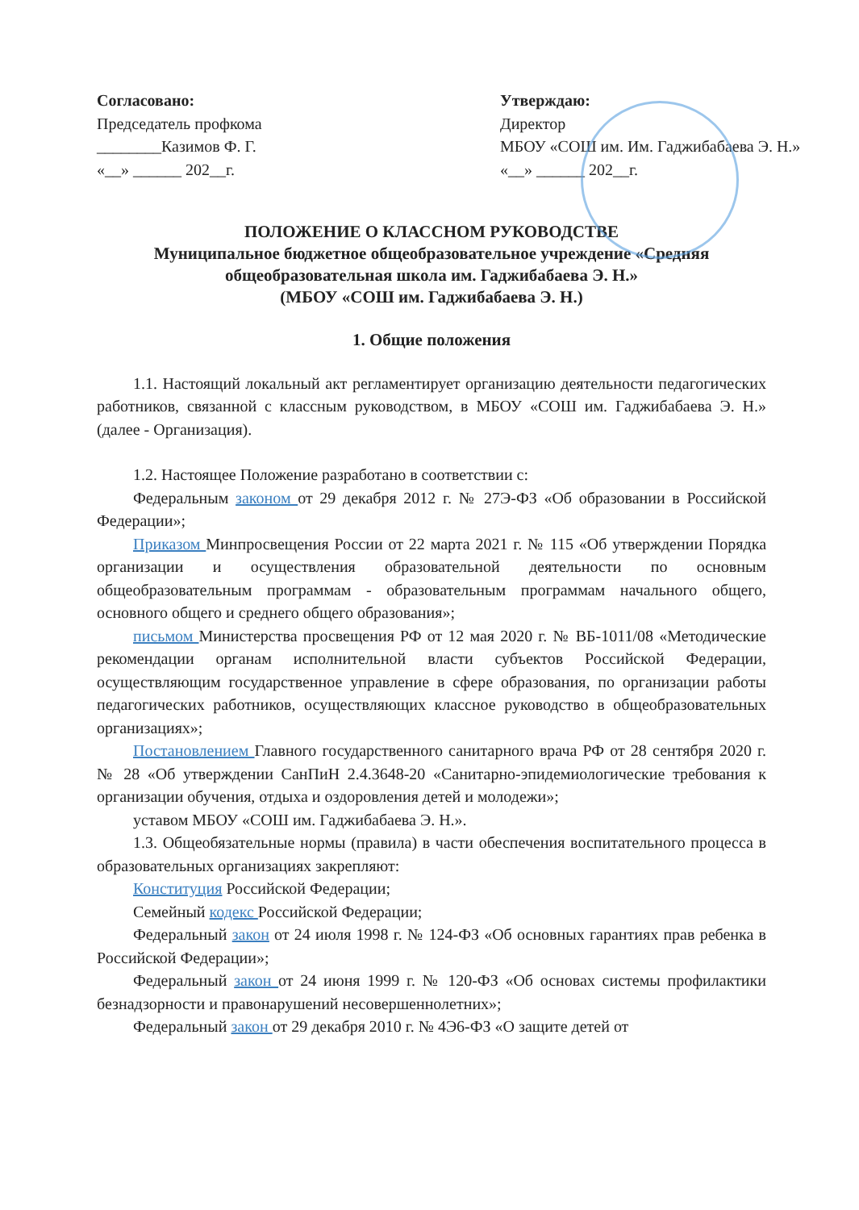Согласовано:
Председатель профкома
________Казимов Ф. Г.
«__» ______ 202__г.
Утверждаю:
Директор
МБОУ «СОШ им. Им. Гаджибабаева Э. Н.»
«__» ______ 202__г.
ПОЛОЖЕНИЕ О КЛАССНОМ РУКОВОДСТВЕ
Муниципальное бюджетное общеобразовательное учреждение «Средняя общеобразовательная школа им. Гаджибабаева Э. Н.»
(МБОУ «СОШ им. Гаджибабаева Э. Н.)
1. Общие положения
1.1. Настоящий локальный акт регламентирует организацию деятельности педагогических работников, связанной с классным руководством, в МБОУ «СОШ им. Гаджибабаева Э. Н.» (далее - Организация).
1.2. Настоящее Положение разработано в соответствии с:
Федеральным законом от 29 декабря 2012 г. № 27Э-ФЗ «Об образовании в Российской Федерации»;
Приказом Минпросвещения России от 22 марта 2021 г. № 115 «Об утверждении Порядка организации и осуществления образовательной деятельности по основным общеобразовательным программам - образовательным программам начального общего, основного общего и среднего общего образования»;
письмом Министерства просвещения РФ от 12 мая 2020 г. № ВБ-1011/08 «Методические рекомендации органам исполнительной власти субъектов Российской Федерации, осуществляющим государственное управление в сфере образования, по организации работы педагогических работников, осуществляющих классное руководство в общеобразовательных организациях»;
Постановлением Главного государственного санитарного врача РФ от 28 сентября 2020 г. № 28 «Об утверждении СанПиН 2.4.3648-20 «Санитарно-эпидемиологические требования к организации обучения, отдыха и оздоровления детей и молодежи»;
уставом МБОУ «СОШ им. Гаджибабаева Э. Н.».
1.3. Общеобязательные нормы (правила) в части обеспечения воспитательного процесса в образовательных организациях закрепляют:
Конституция Российской Федерации;
Семейный кодекс Российской Федерации;
Федеральный закон от 24 июля 1998 г. № 124-ФЗ «Об основных гарантиях прав ребенка в Российской Федерации»;
Федеральный закон от 24 июня 1999 г. № 120-ФЗ «Об основах системы профилактики безнадзорности и правонарушений несовершеннолетних»;
Федеральный закон от 29 декабря 2010 г. № 4Э6-ФЗ «О защите детей от